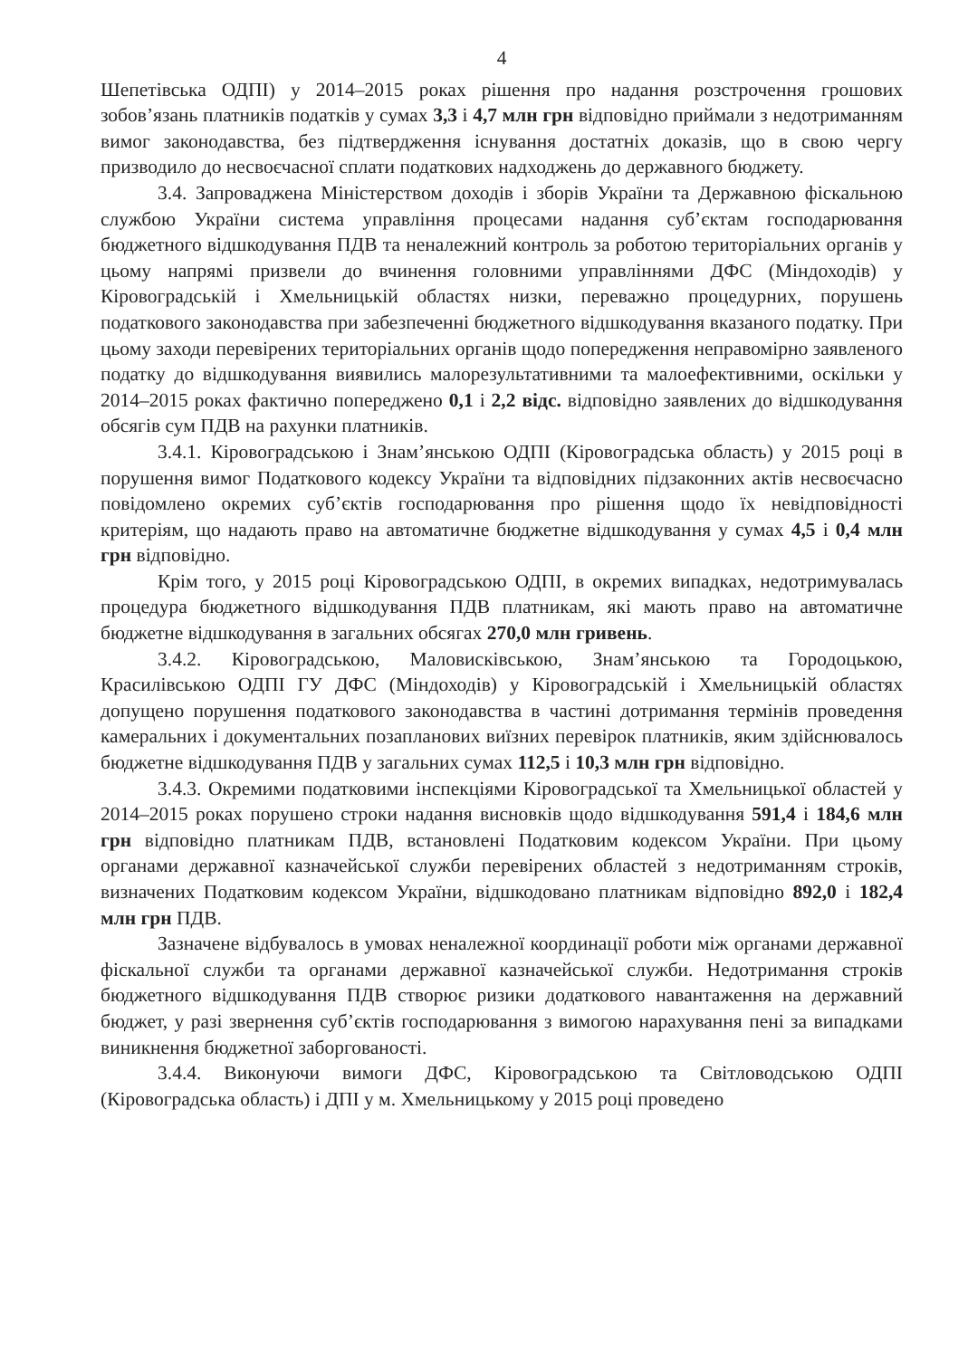4
Шепетівська ОДПІ) у 2014–2015 роках рішення про надання розстрочення грошових зобов’язань платників податків у сумах 3,3 і 4,7 млн грн відповідно приймали з недотриманням вимог законодавства, без підтвердження існування достатніх доказів, що в свою чергу призводило до несвоєчасної сплати податкових надходжень до державного бюджету.
3.4. Запроваджена Міністерством доходів і зборів України та Державною фіскальною службою України система управління процесами надання суб’єктам господарювання бюджетного відшкодування ПДВ та неналежний контроль за роботою територіальних органів у цьому напрямі призвели до вчинення головними управліннями ДФС (Міндоходів) у Кіровоградській і Хмельницькій областях низки, переважно процедурних, порушень податкового законодавства при забезпеченні бюджетного відшкодування вказаного податку. При цьому заходи перевірених територіальних органів щодо попередження неправомірно заявленого податку до відшкодування виявились малорезультативними та малоефективними, оскільки у 2014–2015 роках фактично попереджено 0,1 і 2,2 відс. відповідно заявлених до відшкодування обсягів сум ПДВ на рахунки платників.
3.4.1. Кіровоградською і Знам’янською ОДПІ (Кіровоградська область) у 2015 році в порушення вимог Податкового кодексу України та відповідних підзаконних актів несвоєчасно повідомлено окремих суб’єктів господарювання про рішення щодо їх невідповідності критеріям, що надають право на автоматичне бюджетне відшкодування у сумах 4,5 і 0,4 млн грн відповідно.
Крім того, у 2015 році Кіровоградською ОДПІ, в окремих випадках, недотримувалась процедура бюджетного відшкодування ПДВ платникам, які мають право на автоматичне бюджетне відшкодування в загальних обсягах 270,0 млн гривень.
3.4.2. Кіровоградською, Маловисківською, Знам’янською та Городоцькою, Красилівською ОДПІ ГУ ДФС (Міндоходів) у Кіровоградській і Хмельницькій областях допущено порушення податкового законодавства в частині дотримання термінів проведення камеральних і документальних позапланових виїзних перевірок платників, яким здійснювалось бюджетне відшкодування ПДВ у загальних сумах 112,5 і 10,3 млн грн відповідно.
3.4.3. Окремими податковими інспекціями Кіровоградської та Хмельницької областей у 2014–2015 роках порушено строки надання висновків щодо відшкодування 591,4 і 184,6 млн грн відповідно платникам ПДВ, встановлені Податковим кодексом України. При цьому органами державної казначейської служби перевірених областей з недотриманням строків, визначених Податковим кодексом України, відшкодовано платникам відповідно 892,0 і 182,4 млн грн ПДВ.
Зазначене відбувалось в умовах неналежної координації роботи між органами державної фіскальної служби та органами державної казначейської служби. Недотримання строків бюджетного відшкодування ПДВ створює ризики додаткового навантаження на державний бюджет, у разі звернення суб’єктів господарювання з вимогою нарахування пені за випадками виникнення бюджетної заборгованості.
3.4.4. Виконуючи вимоги ДФС, Кіровоградською та Світловодською ОДПІ (Кіровоградська область) і ДПІ у м. Хмельницькому у 2015 році проведено